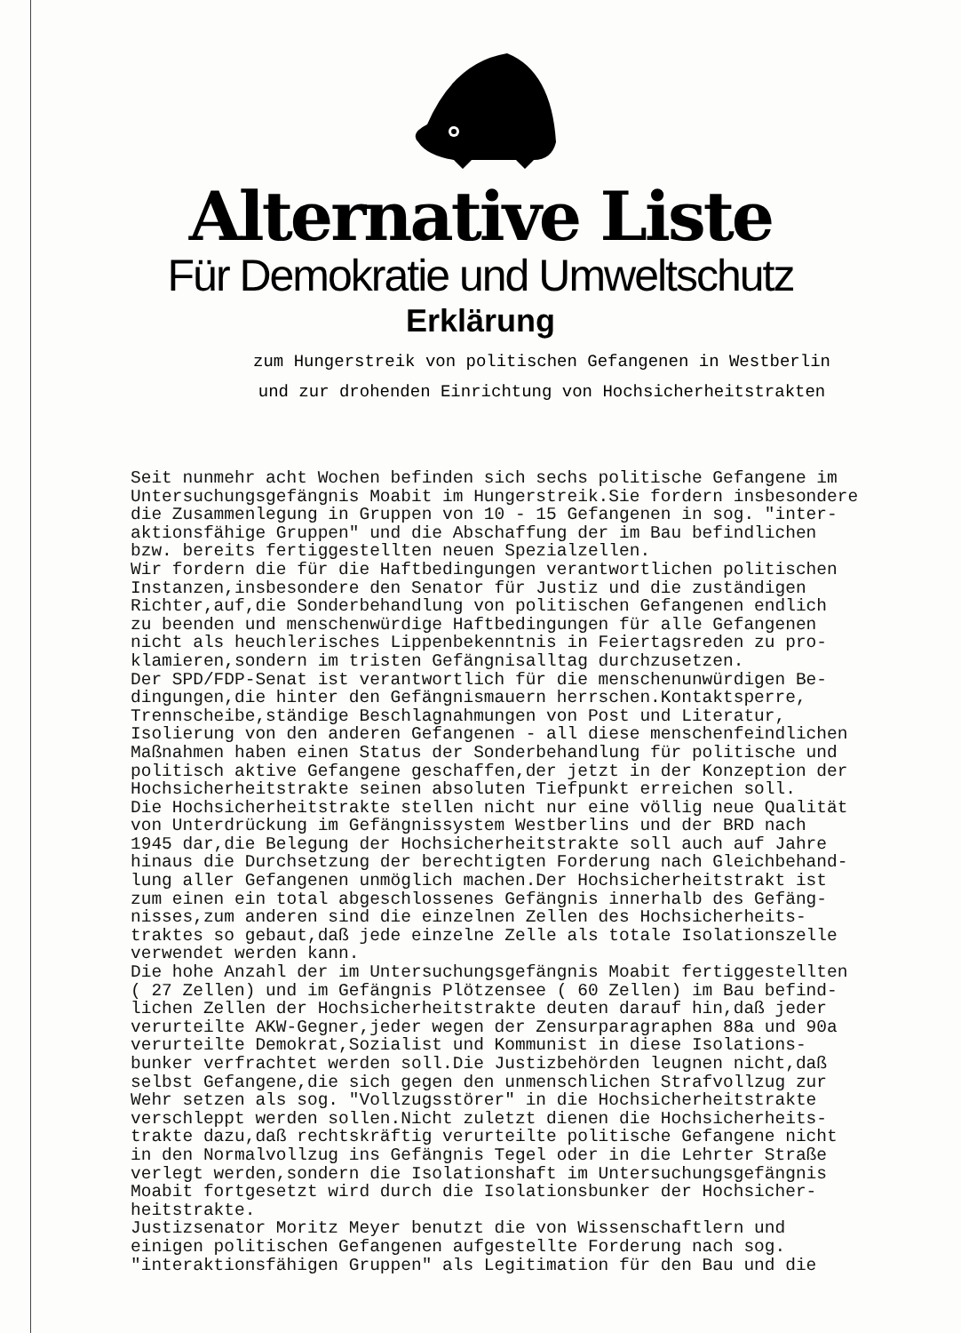Alternative Liste
Für Demokratie und Umweltschutz
Erklärung
zum Hungerstreik von politischen Gefangenen in Westberlin
und zur drohenden Einrichtung von Hochsicherheitstrakten
Seit nunmehr acht Wochen befinden sich sechs politische Gefangene im Untersuchungsgefängnis Moabit im Hungerstreik.Sie fordern insbesondere die Zusammenlegung in Gruppen von 10 - 15 Gefangenen in sog. "inter- aktionsfähige Gruppen" und die Abschaffung der im Bau befindlichen bzw. bereits fertiggestellten neuen Spezialzellen. Wir fordern die für die Haftbedingungen verantwortlichen politischen Instanzen,insbesondere den Senator für Justiz und die zuständigen Richter,auf,die Sonderbehandlung von politischen Gefangenen endlich zu beenden und menschenwürdige Haftbedingungen für alle Gefangenen nicht als heuchlerisches Lippenbekenntnis in Feiertagsreden zu pro- klamieren,sondern im tristen Gefängnisalltag durchzusetzen. Der SPD/FDP-Senat ist verantwortlich für die menschenunwürdigen Be- dingungen,die hinter den Gefängnismauern herrschen.Kontaktsperre, Trennscheibe,ständige Beschlagnahmungen von Post und Literatur, Isolierung von den anderen Gefangenen - all diese menschenfeindlichen Maßnahmen haben einen Status der Sonderbehandlung für politische und politisch aktive Gefangene geschaffen,der jetzt in der Konzeption der Hochsicherheitstrakte seinen absoluten Tiefpunkt erreichen soll. Die Hochsicherheitstrakte stellen nicht nur eine völlig neue Qualität von Unterdrückung im Gefängnissystem Westberlins und der BRD nach 1945 dar,die Belegung der Hochsicherheitstrakte soll auch auf Jahre hinaus die Durchsetzung der berechtigten Forderung nach Gleichbehand- lung aller Gefangenen unmöglich machen.Der Hochsicherheitstrakt ist zum einen ein total abgeschlossenes Gefängnis innerhalb des Gefäng- nisses,zum anderen sind die einzelnen Zellen des Hochsicherheits- traktes so gebaut,daß jede einzelne Zelle als totale Isolationszelle verwendet werden kann. Die hohe Anzahl der im Untersuchungsgefängnis Moabit fertiggestellten ( 27 Zellen) und im Gefängnis Plötzensee ( 60 Zellen) im Bau befind- lichen Zellen der Hochsicherheitstrakte deuten darauf hin,daß jeder verurteilte AKW-Gegner,jeder wegen der Zensurparagraphen 88a und 90a verurteilte Demokrat,Sozialist und Kommunist in diese Isolations- bunker verfrachtet werden soll.Die Justizbehörden leugnen nicht,daß selbst Gefangene,die sich gegen den unmenschlichen Strafvollzug zur Wehr setzen als sog. "Vollzugsstörer" in die Hochsicherheitstrakte verschleppt werden sollen.Nicht zuletzt dienen die Hochsicherheits- trakte dazu,daß rechtskräftig verurteilte politische Gefangene nicht in den Normalvollzug ins Gefängnis Tegel oder in die Lehrter Straße verlegt werden,sondern die Isolationshaft im Untersuchungsgefängnis Moabit fortgesetzt wird durch die Isolationsbunker der Hochsicher- heitstrakte. Justizsenator Moritz Meyer benutzt die von Wissenschaftlern und einigen politischen Gefangenen aufgestellte Forderung nach sog. "interaktionsfähigen Gruppen" als Legitimation für den Bau und die